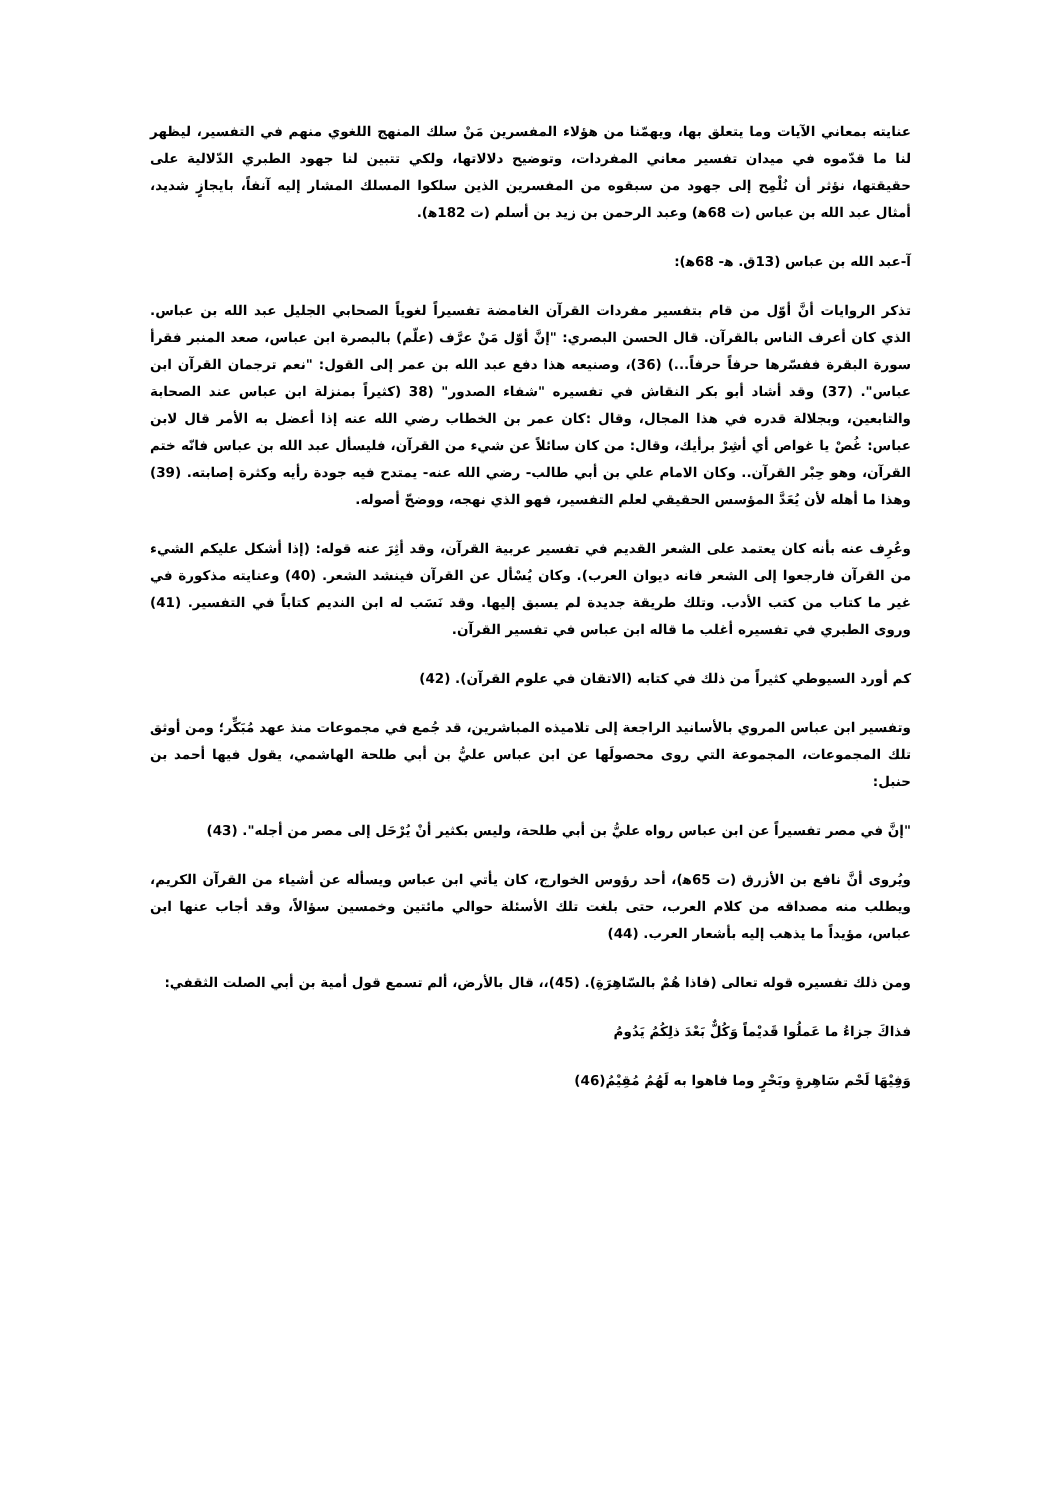عنايته بمعاني الآيات وما يتعلق بها، ويهمّنا من هؤلاء المفسرين مَنْ سلك المنهج اللغوي منهم في التفسير، ليظهر لنا ما قدّموه في ميدان تفسير معاني المفردات، وتوضيح دلالاتها، ولكي تتبين لنا جهود الطبري الدّلالية على حقيقتها، نؤثر أن نُلْمِح إلى جهود من سبقوه من المفسرين الذين سلكوا المسلك المشار إليه آنفاً، بايجازٍ شديد، أمثال عبد الله بن عباس (ت 68ﻫ) وعبد الرحمن بن زيد بن أسلم (ت 182ﻫ).
آ-عبد الله بن عباس (13ق. ﻫ- 68ﻫ):
تذكر الروايات أنَّ أوّل من قام بتفسير مفردات القرآن الغامضة تفسيراً لغوياً الصحابي الجليل عبد الله بن عباس. الذي كان أعرف الناس بالقرآن. قال الحسن البصري: "إنَّ أوّل مَنْ عرَّف (علّم) بالبصرة ابن عباس، صعد المنبر فقرأ سورة البقرة ففسّرها حرفاً حرفاً...) (36)، وصنيعه هذا دفع عبد الله بن عمر إلى القول: "نعم ترجمان القرآن ابن عباس". (37) وقد أشاد أبو بكر النقاش في تفسيره "شفاء الصدور" (38 (كثيراً بمنزلة ابن عباس عند الصحابة والتابعين، وبجلالة قدره في هذا المجال، وقال :كان عمر بن الخطاب رضي الله عنه إذا أعضل به الأمر قال لابن عباس: غُصْ يا غواص أي أشِرْ برأيك، وقال: من كان سائلاً عن شيء من القرآن، فليسأل عبد الله بن عباس فانّه ختم القرآن، وهو حِبْر القرآن.. وكان الامام علي بن أبي طالب- رضي الله عنه- يمتدح فيه جودة رأيه وكثرة إصابته. (39) وهذا ما أهله لأن يُعَدَّ المؤسس الحقيقي لعلم التفسير، فهو الذي نهجه، ووضحّ أصوله.
وعُرِف عنه بأنه كان يعتمد على الشعر القديم في تفسير عربية القرآن، وقد أثِرَ عنه قوله: (إذا أشكل عليكم الشيء من القرآن فارجعوا إلى الشعر فانه ديوان العرب). وكان يُسْأل عن القرآن فينشد الشعر. (40) وعنايته مذكورة في غير ما كتاب من كتب الأدب. وتلك طريقة جديدة لم يسبق إليها. وقد نَسَب له ابن النديم كتاباً في التفسير. (41) وروى الطبري في تفسيره أغلب ما قاله ابن عباس في تفسير القرآن.
كم أورد السيوطي كثيراً من ذلك في كتابه (الاتقان في علوم القرآن). (42)
وتفسير ابن عباس المروي بالأسانيد الراجعة إلى تلاميذه المباشرين، قد جُمع في مجموعات منذ عهد مُبَكِّر؛ ومن أوثق تلك المجموعات، المجموعة التي روى محصولَها عن ابن عباس عليُّ بن أبي طلحة الهاشمي، يقول فيها أحمد بن حنبل:
"إنَّ في مصر تفسيراً عن ابن عباس رواه عليُّ بن أبي طلحة، وليس بكثير أنْ يُرْحَل إلى مصر من أجله". (43)
ويُروى أنَّ نافع بن الأزرق (ت 65ﻫ)، أحد رؤوس الخوارج، كان يأتي ابن عباس ويسأله عن أشياء من القرآن الكريم، ويطلب منه مصداقه من كلام العرب، حتى بلغت تلك الأسئلة حوالي مائتين وخمسين سؤالاً، وقد أجاب عنها ابن عباس، مؤيداً ما يذهب إليه بأشعار العرب. (44)
ومن ذلك تفسيره قوله تعالى (فاذا هُمْ بالسّاهِرَةِ). (45)،، قال بالأرض، ألم تسمع قول أمية بن أبي الصلت الثقفي:
فذاكَ جزاءُ ما عَملُوا قَديْماً وَكُلٌّ بَعْدَ ذلِكُمُ يَدُومُ
وَفِيْهَا لَحْم سَاهِرةٍ وبَحْرٍ وما فاهوا به لَهُمُ مُقِيْمُ(46)